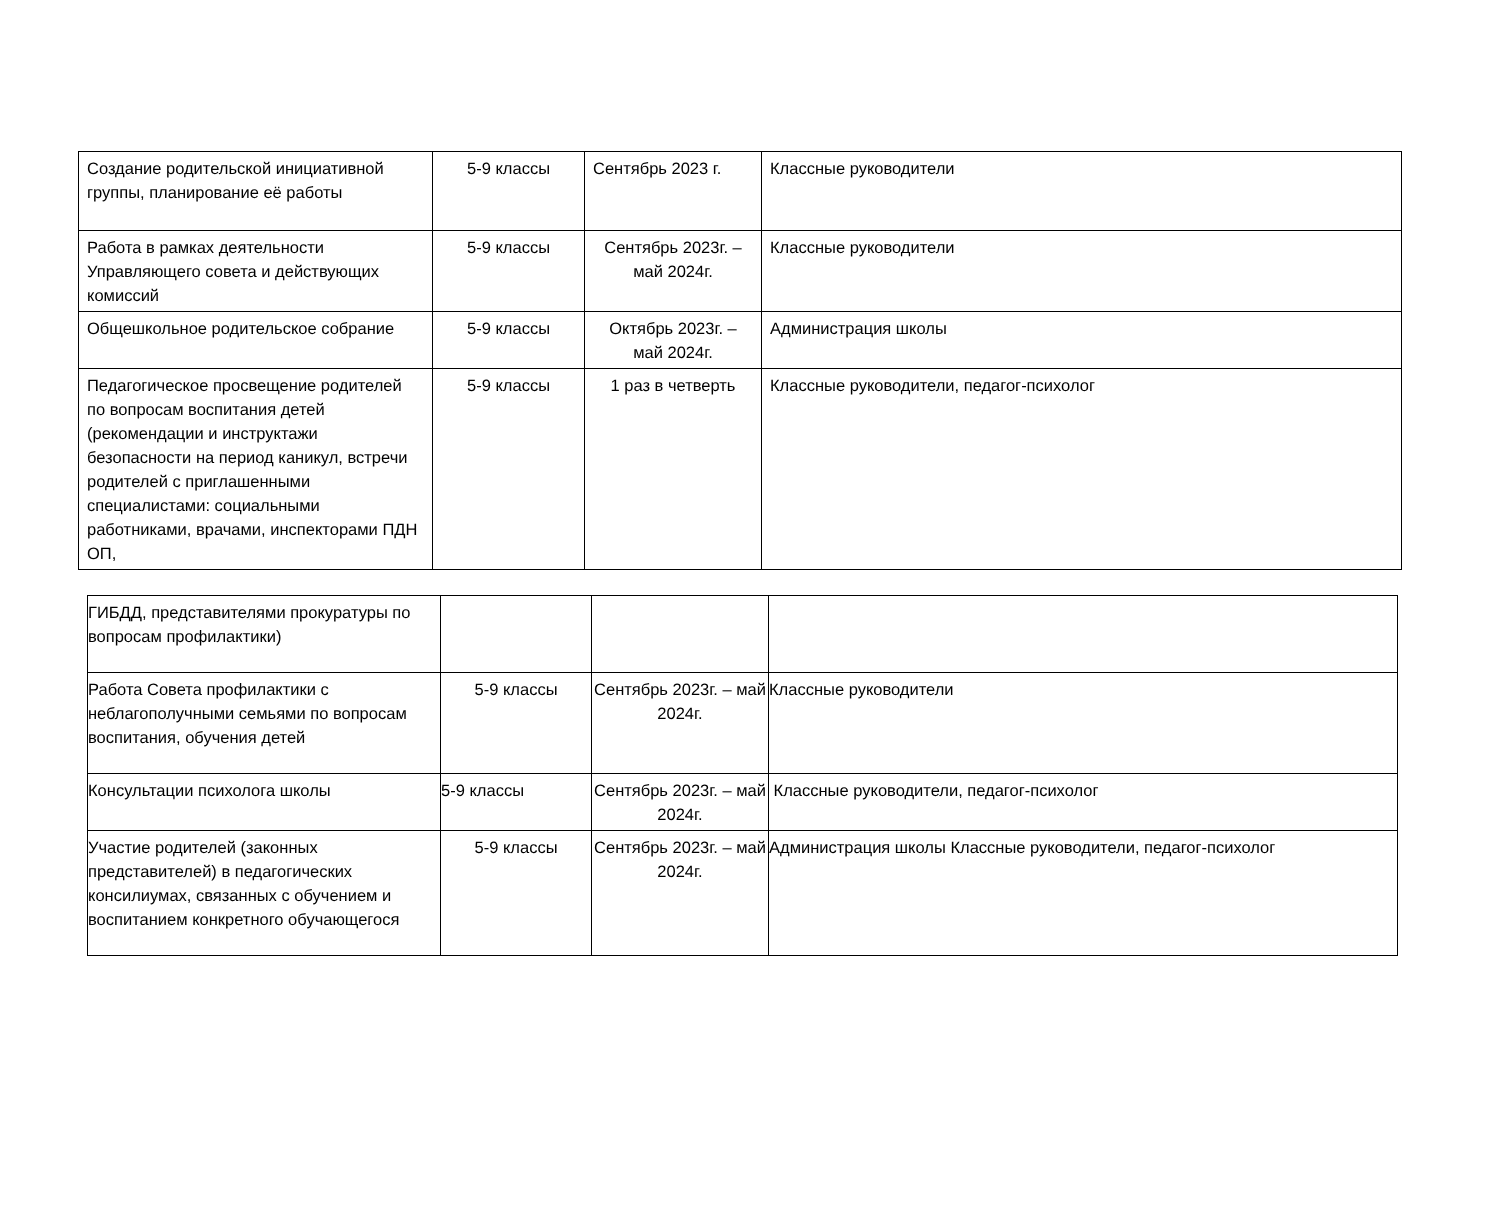| Создание родительской инициативной группы, планирование её работы | 5-9 классы | Сентябрь 2023 г. | Классные руководители |
| Работа в рамках деятельности Управляющего совета и действующих комиссий | 5-9 классы | Сентябрь 2023г. – май 2024г. | Классные руководители |
| Общешкольное родительское собрание | 5-9 классы | Октябрь 2023г. – май 2024г. | Администрация школы |
| Педагогическое просвещение родителей по вопросам воспитания детей (рекомендации и инструктажи безопасности на период каникул, встречи родителей с приглашенными специалистами: социальными работниками, врачами, инспекторами ПДН ОП, | 5-9 классы | 1 раз в четверть | Классные руководители, педагог-психолог |
| ГИБДД, представителями прокуратуры по вопросам профилактики) | | | |
| Работа Совета профилактики с неблагополучными семьями по вопросам воспитания, обучения детей | 5-9 классы | Сентябрь 2023г. – май 2024г. | Классные руководители |
| Консультации психолога школы | 5-9 классы | Сентябрь 2023г. – май 2024г. | Классные руководители, педагог-психолог |
| Участие родителей (законных представителей) в педагогических консилиумах, связанных с обучением и воспитанием конкретного обучающегося | 5-9 классы | Сентябрь 2023г. – май 2024г. | Администрация школы Классные руководители, педагог-психолог |